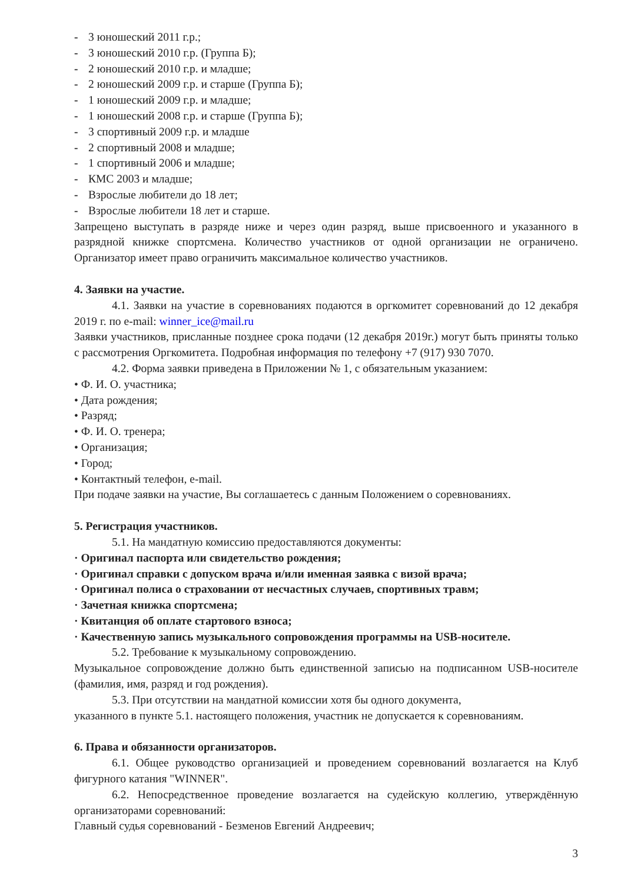- 3 юношеский 2011 г.р.;
- 3 юношеский 2010 г.р. (Группа Б);
- 2 юношеский 2010 г.р. и младше;
- 2 юношеский 2009 г.р. и старше (Группа Б);
- 1 юношеский 2009 г.р. и младше;
- 1 юношеский 2008 г.р. и старше (Группа Б);
- 3 спортивный 2009 г.р. и младше
- 2 спортивный 2008 и младше;
- 1 спортивный 2006 и младше;
- КМС 2003 и младше;
- Взрослые любители до 18 лет;
- Взрослые любители 18 лет и старше.
Запрещено выступать в разряде ниже и через один разряд, выше присвоенного и указанного в разрядной книжке спортсмена. Количество участников от одной организации не ограничено. Организатор имеет право ограничить максимальное количество участников.
4. Заявки на участие.
4.1. Заявки на участие в соревнованиях подаются в оргкомитет соревнований до 12 декабря 2019 г. по e-mail: winner_ice@mail.ru
Заявки участников, присланные позднее срока подачи (12 декабря 2019г.) могут быть приня­ты только с рассмотрения Оргкомитета. Подробная информация по телефону +7 (917) 930 7070.
4.2. Форма заявки приведена в Приложении № 1, с обязательным указанием:
• Ф. И. О. участника;
• Дата рождения;
• Разряд;
• Ф. И. О. тренера;
• Организация;
• Город;
• Контактный телефон, e-mail.
При подаче заявки на участие, Вы соглашаетесь с данным Положением о соревнованиях.
5. Регистрация участников.
5.1. На мандатную комиссию предоставляются документы:
· Оригинал паспорта или свидетельство рождения;
· Оригинал справки с допуском врача и/или именная заявка с визой врача;
· Оригинал полиса о страховании от несчастных случаев, спортивных травм;
· Зачетная книжка спортсмена;
· Квитанция об оплате стартового взноса;
· Качественную запись музыкального сопровождения программы на USB-носителе.
5.2. Требование к музыкальному сопровождению.
Музыкальное сопровождение должно быть единственной записью на подписанном USB-но­сителе (фамилия, имя, разряд и год рождения).
5.3. При отсутствии на мандатной комиссии хотя бы одного документа,
указанного в пункте 5.1. настоящего положения, участник не допускается к соревнованиям.
6. Права и обязанности организаторов.
6.1. Общее руководство организацией и проведением соревнований возлагается на Клуб фигурного катания "WINNER".
6.2. Непосредственное проведение возлагается на судейскую коллегию, утверждён­ную организаторами соревнований:
Главный судья соревнований - Безменов Евгений Андреевич;
3